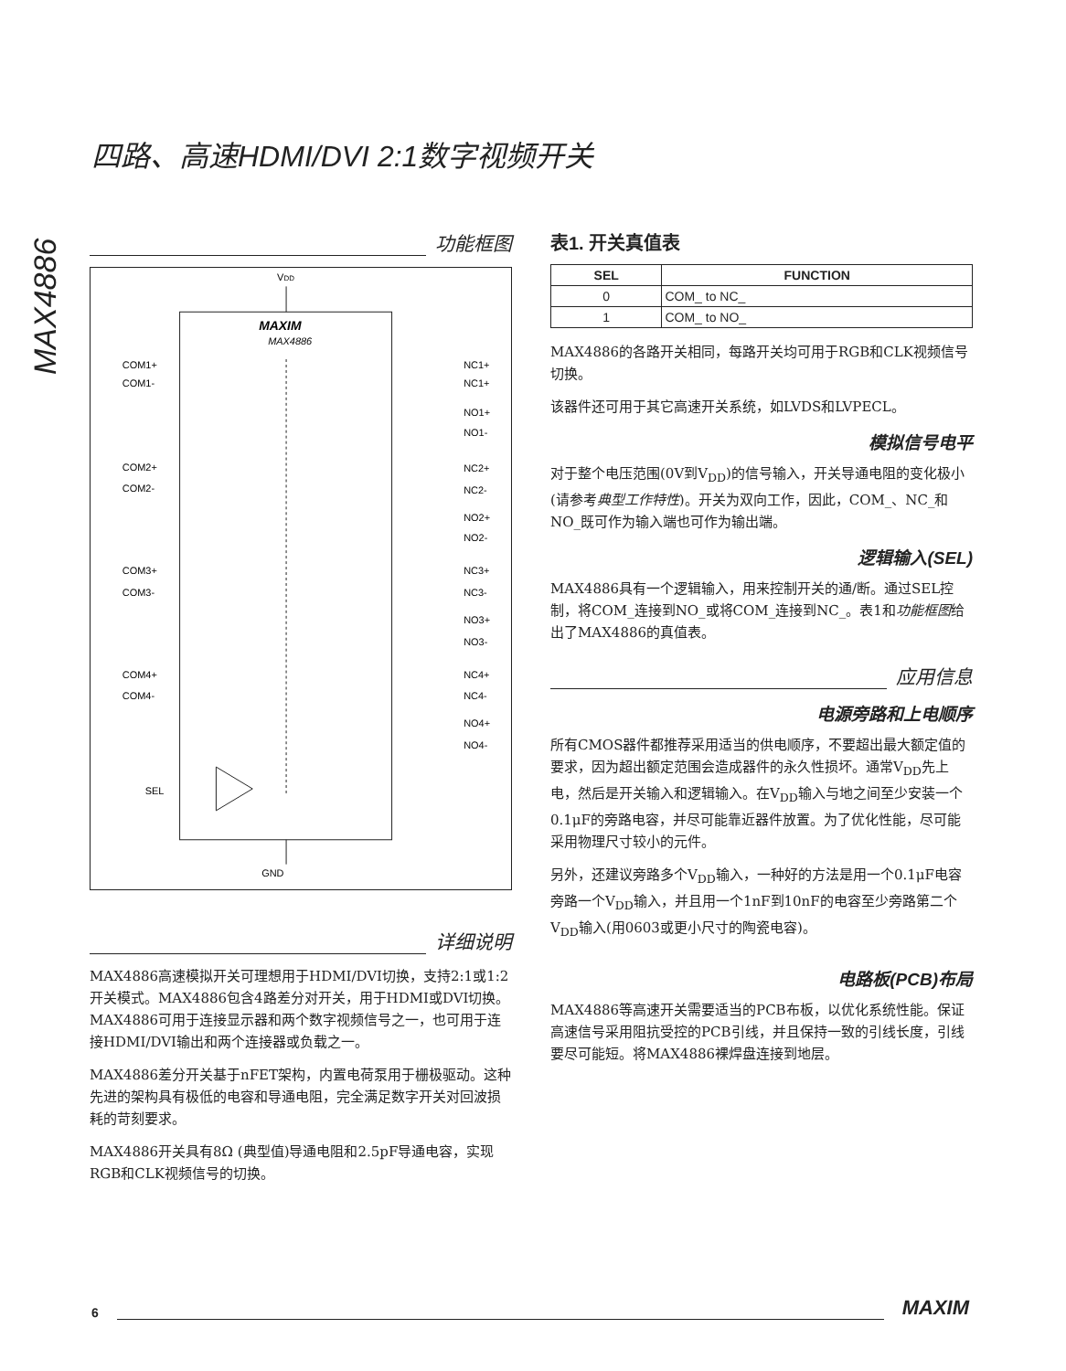四路、高速HDMI/DVI 2:1数字视频开关
MAX4886
功能框图
VDD
MAXIM
MAX4886
COM1+
COM1-
NC1+
NC1+
NO1+
NO1-
COM2+
COM2-
NC2+
NC2-
NO2+
NO2-
COM3+
COM3-
NC3+
NC3-
NO3+
NO3-
COM4+
COM4-
NC4+
NC4-
NO4+
NO4-
SEL
GND
详细说明
MAX4886高速模拟开关可理想用于HDMI/DVI切换，支持2:1或1:2开关模式。MAX4886包含4路差分对开关，用于HDMI或DVI切换。MAX4886可用于连接显示器和两个数字视频信号之一，也可用于连接HDMI/DVI输出和两个连接器或负载之一。
MAX4886差分开关基于nFET架构，内置电荷泵用于栅极驱动。这种先进的架构具有极低的电容和导通电阻，完全满足数字开关对回波损耗的苛刻要求。
MAX4886开关具有8Ω (典型值)导通电阻和2.5pF导通电容，实现RGB和CLK视频信号的切换。
表1. 开关真值表
| SEL | FUNCTION |
| --- | --- |
| 0 | COM_ to NC_ |
| 1 | COM_ to NO_ |
MAX4886的各路开关相同，每路开关均可用于RGB和CLK视频信号切换。
该器件还可用于其它高速开关系统，如LVDS和LVPECL。
模拟信号电平
对于整个电压范围(0V到V<sub>DD</sub>)的信号输入，开关导通电阻的变化极小(请参考典型工作特性)。开关为双向工作，因此，COM_、NC_和NO_既可作为输入端也可作为输出端。
逻辑输入(SEL)
MAX4886具有一个逻辑输入，用来控制开关的通/断。通过SEL控制，将COM_连接到NO_或将COM_连接到NC_。表1和功能框图给出了MAX4886的真值表。
应用信息
电源旁路和上电顺序
所有CMOS器件都推荐采用适当的供电顺序，不要超出最大额定值的要求，因为超出额定范围会造成器件的永久性损坏。通常V<sub>DD</sub>先上电，然后是开关输入和逻辑输入。在V<sub>DD</sub>输入与地之间至少安装一个0.1μF的旁路电容，并尽可能靠近器件放置。为了优化性能，尽可能采用物理尺寸较小的元件。
另外，还建议旁路多个V<sub>DD</sub>输入，一种好的方法是用一个0.1μF电容旁路一个V<sub>DD</sub>输入，并且用一个1nF到10nF的电容至少旁路第二个V<sub>DD</sub>输入(用0603或更小尺寸的陶瓷电容)。
电路板(PCB)布局
MAX4886等高速开关需要适当的PCB布板，以优化系统性能。保证高速信号采用阻抗受控的PCB引线，并且保持一致的引线长度，引线要尽可能短。将MAX4886裸焊盘连接到地层。
6 MAXIM